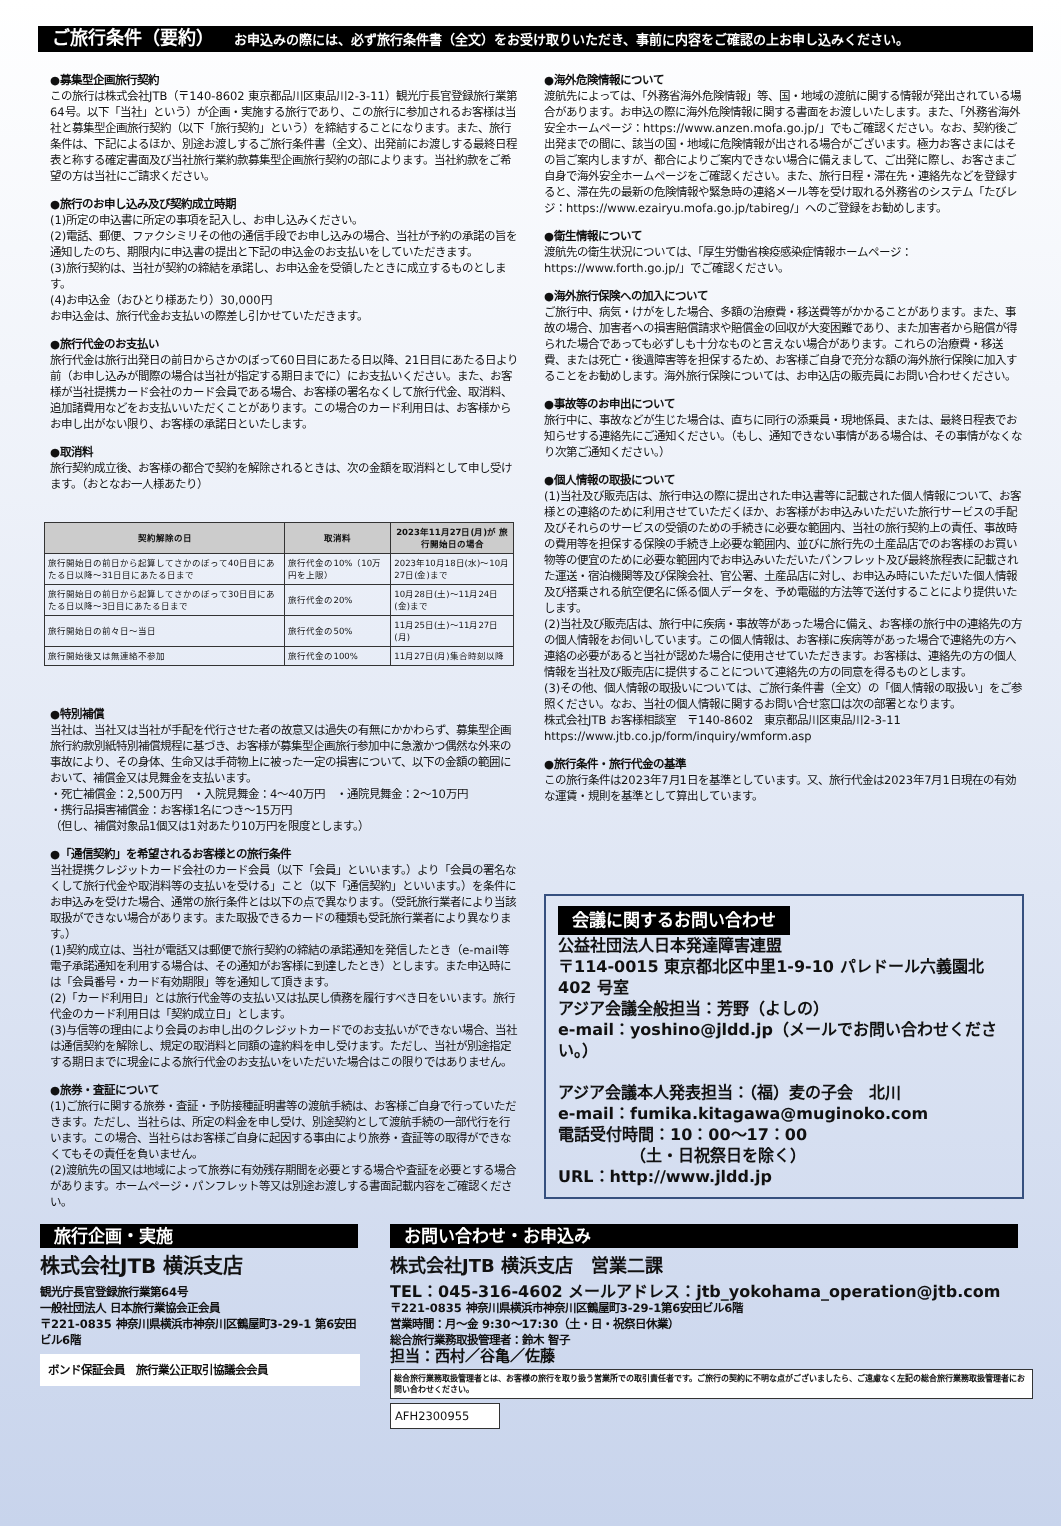ご旅行条件（要約） お申込みの際には、必ず旅行条件書（全文）をお受け取りいただき、事前に内容をご確認の上お申し込みください。
●募集型企画旅行契約
この旅行は株式会社JTB（〒140-8602 東京都品川区東品川2-3-11）観光庁長官登録旅行業第64号。以下「当社」という）が企画・実施する旅行であり、この旅行に参加されるお客様は当社と募集型企画旅行契約（以下「旅行契約」という）を締結することになります。また、旅行条件は、下記によるほか、別途お渡しするご旅行条件書（全文）、出発前にお渡しする最終日程表と称する確定書面及び当社旅行業約款募集型企画旅行契約の部によります。当社約款をご希望の方は当社にご請求ください。
●旅行のお申し込み及び契約成立時期
(1)所定の申込書に所定の事項を記入し、お申し込みください。
(2)電話、郵便、ファクシミリその他の通信手段でお申し込みの場合、当社が予約の承諾の旨を通知したのち、期限内に申込書の提出と下記の申込金のお支払いをしていただきます。
(3)旅行契約は、当社が契約の締結を承諾し、お申込金を受領したときに成立するものとします。
(4)お申込金（おひとり様あたり）30,000円
お申込金は、旅行代金お支払いの際差し引かせていただきます。
●旅行代金のお支払い
旅行代金は旅行出発日の前日からさかのぼって60日目にあたる日以降、21日目にあたる日より前（お申し込みが間際の場合は当社が指定する期日までに）にお支払いください。また、お客様が当社提携カード会社のカード会員である場合、お客様の署名なくして旅行代金、取消料、追加諸費用などをお支払いいただくことがあります。この場合のカード利用日は、お客様からお申し出がない限り、お客様の承諾日といたします。
●取消料
旅行契約成立後、お客様の都合で契約を解除されるときは、次の金額を取消料として申し受けます。（おとなお一人様あたり）
| 契約解除の日 | 取消料 | 2023年11月27日(月)が 旅行開始日の場合 |
| --- | --- | --- |
| 旅行開始日の前日から起算してさかのぼって40日目にあたる日以降～31日目にあたる日まで | 旅行代金の10%（10万円を上限） | 2023年10月18日(水)～10月27日(金)まで |
| 旅行開始日の前日から起算してさかのぼって30日目にあたる日以降～3日目にあたる日まで | 旅行代金の20% | 10月28日(土)～11月24日(金)まで |
| 旅行開始日の前々日～当日 | 旅行代金の50% | 11月25日(土)～11月27日(月) |
| 旅行開始後又は無連絡不参加 | 旅行代金の100% | 11月27日(月)集合時刻以降 |
●特別補償
当社は、当社又は当社が手配を代行させた者の故意又は過失の有無にかかわらず、募集型企画旅行約款別紙特別補償規程に基づき、お客様が募集型企画旅行参加中に急激かつ偶然な外来の事故により、その身体、生命又は手荷物上に被った一定の損害について、以下の金額の範囲において、補償金又は見舞金を支払います。
・死亡補償金：2,500万円　・入院見舞金：4～40万円　・通院見舞金：2～10万円
・携行品損害補償金：お客様1名につき～15万円
（但し、補償対象品1個又は1対あたり10万円を限度とします。）
●「通信契約」を希望されるお客様との旅行条件
当社提携クレジットカード会社のカード会員（以下「会員」といいます。）より「会員の署名なくして旅行代金や取消料等の支払いを受ける」こと（以下「通信契約」といいます。）を条件にお申込みを受けた場合、通常の旅行条件とは以下の点で異なります。（受託旅行業者により当該取扱ができない場合があります。また取扱できるカードの種類も受託旅行業者により異なります。）
(1)契約成立は、当社が電話又は郵便で旅行契約の締結の承諾通知を発信したとき（e-mail等電子承諾通知を利用する場合は、その通知がお客様に到達したとき）とします。また申込時には「会員番号・カード有効期限」等を通知して頂きます。
(2)「カード利用日」とは旅行代金等の支払い又は払戻し債務を履行すべき日をいいます。旅行代金のカード利用日は「契約成立日」とします。
(3)与信等の理由により会員のお申し出のクレジットカードでのお支払いができない場合、当社は通信契約を解除し、規定の取消料と同額の違約料を申し受けます。ただし、当社が別途指定する期日までに現金による旅行代金のお支払いをいただいた場合はこの限りではありません。
●旅券・査証について
(1)ご旅行に関する旅券・査証・予防接種証明書等の渡航手続は、お客様ご自身で行っていただきます。ただし、当社らは、所定の料金を申し受け、別途契約として渡航手続の一部代行を行います。この場合、当社らはお客様ご自身に起因する事由により旅券・査証等の取得ができなくてもその責任を負いません。
(2)渡航先の国又は地域によって旅券に有効残存期間を必要とする場合や査証を必要とする場合があります。ホームページ・パンフレット等又は別途お渡しする書面記載内容をご確認ください。
●海外危険情報について
渡航先によっては、「外務省海外危険情報」等、国・地域の渡航に関する情報が発出されている場合があります。お申込の際に海外危険情報に関する書面をお渡しいたします。また、「外務省海外安全ホームページ：https://www.anzen.mofa.go.jp/」でもご確認ください。なお、契約後ご出発までの間に、該当の国・地域に危険情報が出される場合がございます。極力お客さまにはその旨ご案内しますが、都合によりご案内できない場合に備えまして、ご出発に際し、お客さまご自身で海外安全ホームページをご確認ください。また、旅行日程・滞在先・連絡先などを登録すると、滞在先の最新の危険情報や緊急時の連絡メール等を受け取れる外務省のシステム「たびレジ：https://www.ezairyu.mofa.go.jp/tabireg/」へのご登録をお勧めします。
●衛生情報について
渡航先の衛生状況については、「厚生労働省検疫感染症情報ホームページ：https://www.forth.go.jp/」でご確認ください。
●海外旅行保険への加入について
ご旅行中、病気・けがをした場合、多額の治療費・移送費等がかかることがあります。また、事故の場合、加害者への損害賠償請求や賠償金の回収が大変困難であり、また加害者から賠償が得られた場合であっても必ずしも十分なものと言えない場合があります。これらの治療費・移送費、または死亡・後遺障害等を担保するため、お客様ご自身で充分な額の海外旅行保険に加入することをお勧めします。海外旅行保険については、お申込店の販売員にお問い合わせください。
●事故等のお申出について
旅行中に、事故などが生じた場合は、直ちに同行の添乗員・現地係員、または、最終日程表でお知らせする連絡先にご通知ください。（もし、通知できない事情がある場合は、その事情がなくなり次第ご通知ください。）
●個人情報の取扱について
(1)当社及び販売店は、旅行申込の際に提出された申込書等に記載された個人情報について、お客様との連絡のために利用させていただくほか、お客様がお申込みいただいた旅行サービスの手配及びそれらのサービスの受領のための手続きに必要な範囲内、当社の旅行契約上の責任、事故時の費用等を担保する保険の手続き上必要な範囲内、並びに旅行先の土産品店でのお客様のお買い物等の便宜のために必要な範囲内でお申込みいただいたパンフレット及び最終旅程表に記載された運送・宿泊機関等及び保険会社、官公署、土産品店に対し、お申込み時にいただいた個人情報及び搭乗される航空便名に係る個人データを、予め電磁的方法等で送付することにより提供いたします。
(2)当社及び販売店は、旅行中に疾病・事故等があった場合に備え、お客様の旅行中の連絡先の方の個人情報をお伺いしています。この個人情報は、お客様に疾病等があった場合で連絡先の方へ連絡の必要があると当社が認めた場合に使用させていただきます。お客様は、連絡先の方の個人情報を当社及び販売店に提供することについて連絡先の方の同意を得るものとします。
(3)その他、個人情報の取扱いについては、ご旅行条件書（全文）の「個人情報の取扱い」をご参照ください。なお、当社の個人情報に関するお問い合せ窓口は次の部署となります。
株式会社JTB お客様相談室　〒140-8602　東京都品川区東品川2-3-11
https://www.jtb.co.jp/form/inquiry/wmform.asp
●旅行条件・旅行代金の基準
この旅行条件は2023年7月1日を基準としています。又、旅行代金は2023年7月1日現在の有効な運賃・規則を基準として算出しています。
会議に関するお問い合わせ
公益社団法人日本発達障害連盟
〒114-0015 東京都北区中里1-9-10 パレドール六義園北402 号室
アジア会議全般担当：芳野（よしの）
e-mail：yoshino@jldd.jp（メールでお問い合わせください。）
アジア会議本人発表担当：（福）麦の子会　北川
e-mail：fumika.kitagawa@muginoko.com
電話受付時間：10：00～17：00
　　　　　（土・日祝祭日を除く）
URL：http://www.jldd.jp
旅行企画・実施
株式会社JTB 横浜支店
観光庁長官登録旅行業第64号
一般社団法人 日本旅行業協会正会員
〒221-0835 神奈川県横浜市神奈川区鶴屋町3-29-1 第6安田ビル6階
ボンド保証会員　旅行業公正取引協議会会員
お問い合わせ・お申込み
株式会社JTB 横浜支店　営業二課
TEL：045-316-4602 メールアドレス：jtb_yokohama_operation@jtb.com
〒221-0835 神奈川県横浜市神奈川区鶴屋町3-29-1第6安田ビル6階
営業時間：月～金 9:30～17:30（土・日・祝祭日休業）
総合旅行業務取扱管理者：鈴木 智子
担当：西村／谷亀／佐藤
総合旅行業務取扱管理者とは、お客様の旅行を取り扱う営業所での取引責任者です。ご旅行の契約に不明な点がございましたら、ご遠慮なく左記の総合旅行業務取扱管理者にお問い合わせください。
AFH2300955